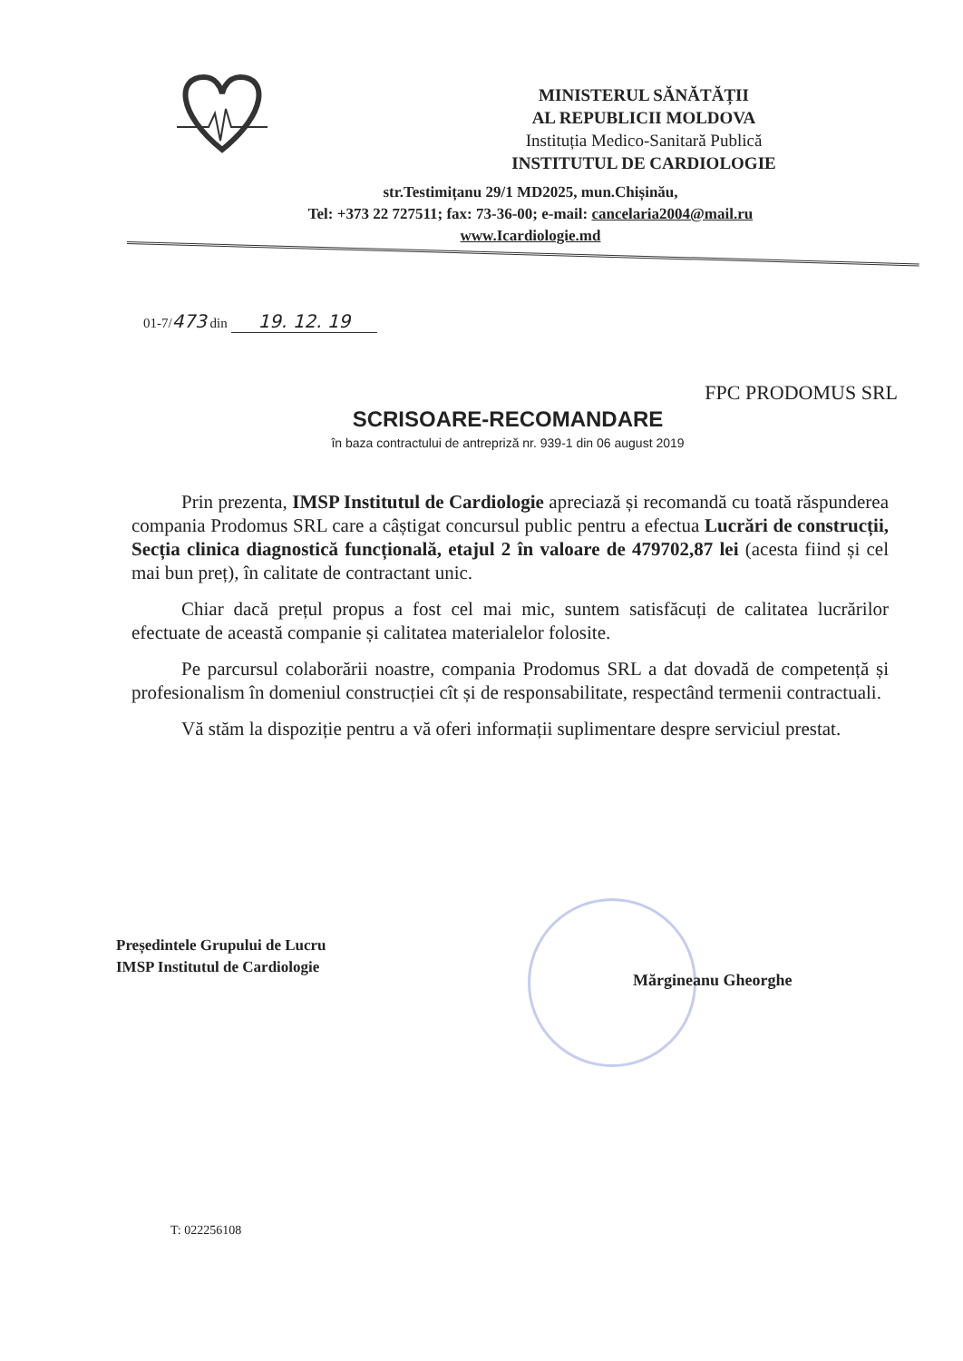MINISTERUL SĂNĂTĂȚII
AL REPUBLICII MOLDOVA
Instituția Medico-Sanitară Publică
INSTITUTUL DE CARDIOLOGIE
str.Testimițanu 29/1 MD2025, mun.Chișinău,
Tel: +373 22 727511; fax: 73-36-00; e-mail: cancelaria2004@mail.ru
www.Icardiologie.md
01-7/473 din 19. 12. 19
FPC PRODOMUS SRL
SCRISOARE-RECOMANDARE
în baza contractului de antrepriză nr. 939-1 din 06 august 2019
Prin prezenta, IMSP Institutul de Cardiologie apreciază și recomandă cu toată răspunderea compania Prodomus SRL care a câștigat concursul public pentru a efectua Lucrări de construcții, Secția clinica diagnostică funcțională, etajul 2 în valoare de 479702,87 lei (acesta fiind și cel mai bun preț), în calitate de contractant unic.
Chiar dacă prețul propus a fost cel mai mic, suntem satisfăcuți de calitatea lucrărilor efectuate de această companie și calitatea materialelor folosite.
Pe parcursul colaborării noastre, compania Prodomus SRL a dat dovadă de competență și profesionalism în domeniul construcției cît și de responsabilitate, respectând termenii contractuali.
Vă stăm la dispoziție pentru a vă oferi informații suplimentare despre serviciul prestat.
Președintele Grupului de Lucru
IMSP Institutul de Cardiologie
Mărgineanu Gheorghe
T: 022256108